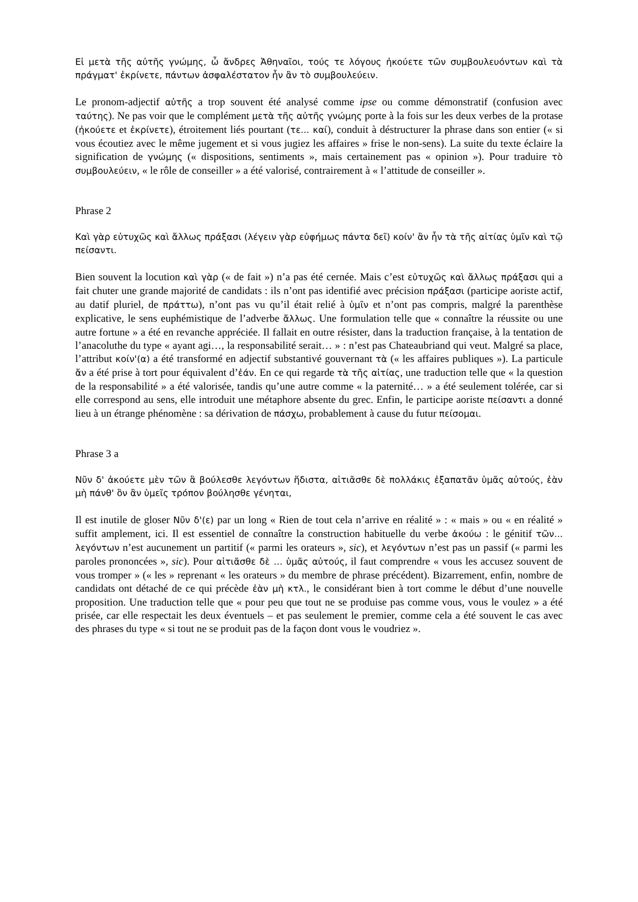Εἰ μετὰ τῆς αὐτῆς γνώμης, ὦ ἄνδρες Ἀθηναῖοι, τούς τε λόγους ἠκούετε τῶν συμβουλευόντων καὶ τὰ πράγματ' ἐκρίνετε, πάντων ἀσφαλέστατον ἦν ἂν τὸ συμβουλεύειν.
Le pronom-adjectif αὐτῆς a trop souvent été analysé comme ipse ou comme démonstratif (confusion avec ταύτης). Ne pas voir que le complément μετὰ τῆς αὐτῆς γνώμης porte à la fois sur les deux verbes de la protase (ἠκούετε et ἐκρίνετε), étroitement liés pourtant (τε... καί), conduit à déstructurer la phrase dans son entier (« si vous écoutiez avec le même jugement et si vous jugiez les affaires » frise le non-sens). La suite du texte éclaire la signification de γνώμης (« dispositions, sentiments », mais certainement pas « opinion »). Pour traduire τὸ συμβουλεύειν, « le rôle de conseiller » a été valorisé, contrairement à « l’attitude de conseiller ».
Phrase 2
Καὶ γὰρ εὐτυχῶς καὶ ἄλλως πράξασι (λέγειν γὰρ εὐφήμως πάντα δεῖ) κοίν' ἂν ἦν τὰ τῆς αἰτίας ὑμῖν καὶ τῷ πείσαντι.
Bien souvent la locution καὶ γὰρ (« de fait ») n’a pas été cernée. Mais c’est εὐτυχῶς καὶ ἄλλως πράξασι qui a fait chuter une grande majorité de candidats : ils n’ont pas identifié avec précision πράξασι (participe aoriste actif, au datif pluriel, de πράττω), n’ont pas vu qu’il était relié à ὑμῖν et n’ont pas compris, malgré la parenthèse explicative, le sens euphémistique de l’adverbe ἄλλως. Une formulation telle que « connaître la réussite ou une autre fortune » a été en revanche appréciée. Il fallait en outre résister, dans la traduction française, à la tentation de l’anacoluthe du type « ayant agi…, la responsabilité serait… » : n’est pas Chateaubriand qui veut. Malgré sa place, l’attribut κοίν'(α) a été transformé en adjectif substantivé gouvernant τὰ (« les affaires publiques »). La particule ἄν a été prise à tort pour équivalent d’ἐάν. En ce qui regarde τὰ τῆς αἰτίας, une traduction telle que « la question de la responsabilité » a été valorisée, tandis qu’une autre comme « la paternité… » a été seulement tolérée, car si elle correspond au sens, elle introduit une métaphore absente du grec. Enfin, le participe aoriste πείσαντι a donné lieu à un étrange phénomène : sa dérivation de πάσχω, probablement à cause du futur πείσομαι.
Phrase 3 a
Νῦν δ' ἀκούετε μὲν τῶν ἃ βούλεσθε λεγόντων ἥδιστα, αἰτιᾶσθε δὲ πολλάκις ἐξαπατᾶν ὑμᾶς αὐτούς, ἐὰν μὴ πάνθ' ὃν ἂν ὑμεῖς τρόπον βούλησθε γένηται,
Il est inutile de gloser Νῦν δ'(ε) par un long « Rien de tout cela n’arrive en réalité » : « mais » ou « en réalité » suffit amplement, ici. Il est essentiel de connaître la construction habituelle du verbe ἀκούω : le génitif τῶν... λεγόντων n’est aucunement un partitif (« parmi les orateurs », sic), et λεγόντων n’est pas un passif (« parmi les paroles prononcées », sic). Pour αἰτιᾶσθε δὲ … ὑμᾶς αὐτούς, il faut comprendre « vous les accusez souvent de vous tromper » (« les » reprenant « les orateurs » du membre de phrase précédent). Bizarrement, enfin, nombre de candidats ont détaché de ce qui précède ἐὰν μὴ κτλ., le considérant bien à tort comme le début d’une nouvelle proposition. Une traduction telle que « pour peu que tout ne se produise pas comme vous, vous le voulez » a été prisée, car elle respectait les deux éventuels – et pas seulement le premier, comme cela a été souvent le cas avec des phrases du type « si tout ne se produit pas de la façon dont vous le voudriez ».